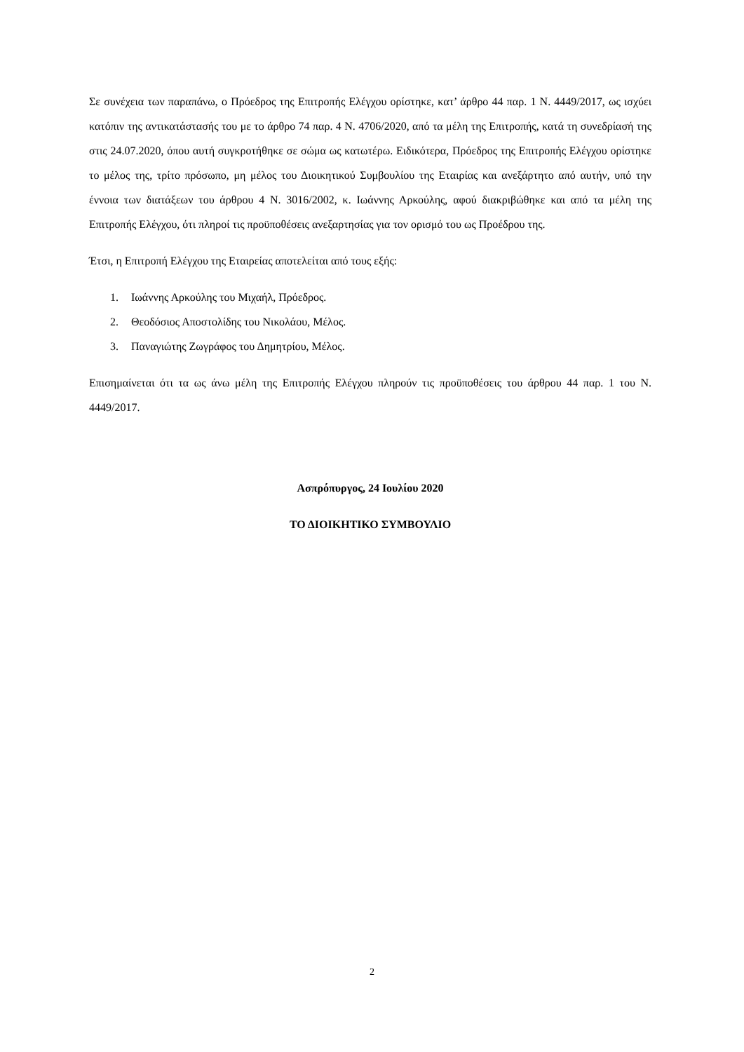Σε συνέχεια των παραπάνω, ο Πρόεδρος της Επιτροπής Ελέγχου ορίστηκε, κατ’ άρθρο 44 παρ. 1 Ν. 4449/2017, ως ισχύει κατόπιν της αντικατάστασής του με το άρθρο 74 παρ. 4 Ν. 4706/2020, από τα μέλη της Επιτροπής, κατά τη συνεδρίασή της στις 24.07.2020, όπου αυτή συγκροτήθηκε σε σώμα ως κατωτέρω. Ειδικότερα, Πρόεδρος της Επιτροπής Ελέγχου ορίστηκε το μέλος της, τρίτο πρόσωπο, μη μέλος του Διοικητικού Συμβουλίου της Εταιρίας και ανεξάρτητο από αυτήν, υπό την έννοια των διατάξεων του άρθρου 4 Ν. 3016/2002, κ. Ιωάννης Αρκούλης, αφού διακριβώθηκε και από τα μέλη της Επιτροπής Ελέγχου, ότι πληροί τις προϋποθέσεις ανεξαρτησίας για τον ορισμό του ως Προέδρου της.
Έτσι, η Επιτροπή Ελέγχου της Εταιρείας αποτελείται από τους εξής:
1. Ιωάννης Αρκούλης του Μιχαήλ, Πρόεδρος.
2. Θεοδόσιος Αποστολίδης του Νικολάου, Μέλος.
3. Παναγιώτης Ζωγράφος του Δημητρίου, Μέλος.
Επισημαίνεται ότι τα ως άνω μέλη της Επιτροπής Ελέγχου πληρούν τις προϋποθέσεις του άρθρου 44 παρ. 1 του Ν. 4449/2017.
Ασπρόπυργος, 24 Ιουλίου 2020
ΤΟ ΔΙΟΙΚΗΤΙΚΟ ΣΥΜΒΟΥΛΙΟ
2